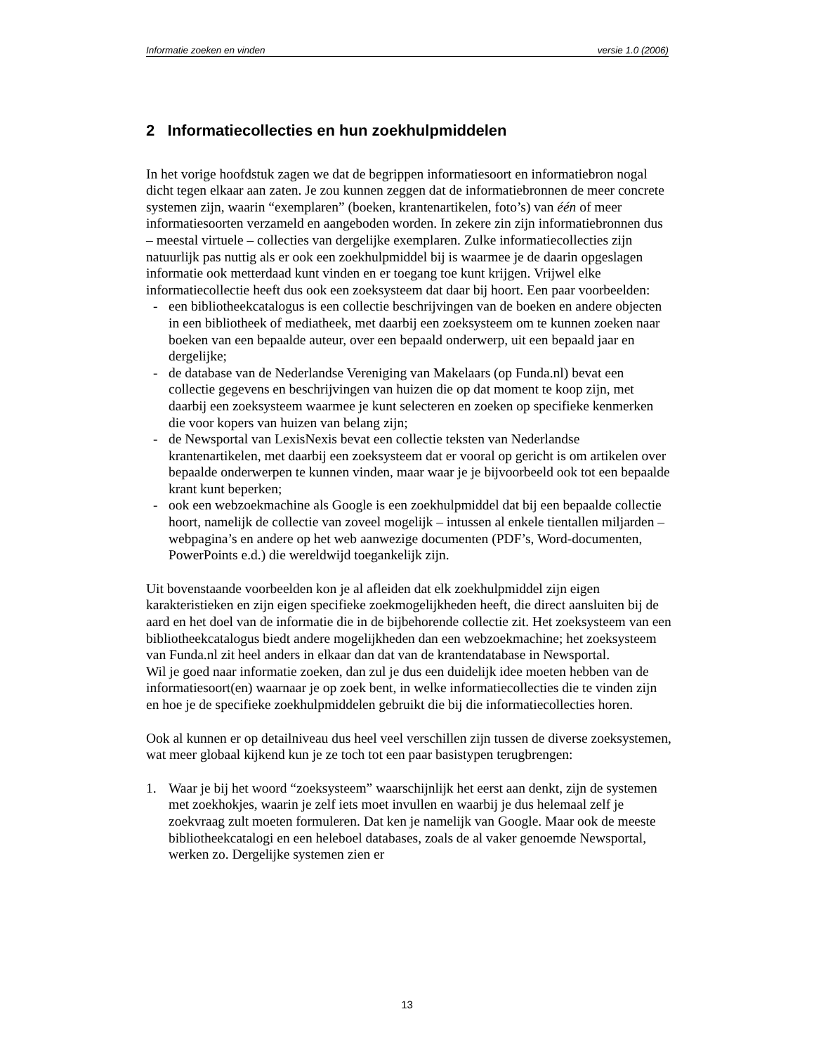Informatie zoeken en vinden versie 1.0 (2006)
2 Informatiecollecties en hun zoekhulpmiddelen
In het vorige hoofdstuk zagen we dat de begrippen informatiesoort en informatiebron nogal dicht tegen elkaar aan zaten. Je zou kunnen zeggen dat de informatiebronnen de meer concrete systemen zijn, waarin “exemplaren” (boeken, krantenartikelen, foto’s) van één of meer informatiesoorten verzameld en aangeboden worden. In zekere zin zijn informatiebronnen dus – meestal virtuele – collecties van dergelijke exemplaren. Zulke informatiecollecties zijn natuurlijk pas nuttig als er ook een zoekhulpmiddel bij is waarmee je de daarin opgeslagen informatie ook metterdaad kunt vinden en er toegang toe kunt krijgen. Vrijwel elke informatiecollectie heeft dus ook een zoeksysteem dat daar bij hoort. Een paar voorbeelden:
- een bibliotheekcatalogus is een collectie beschrijvingen van de boeken en andere objecten in een bibliotheek of mediatheek, met daarbij een zoeksysteem om te kunnen zoeken naar boeken van een bepaalde auteur, over een bepaald onderwerp, uit een bepaald jaar en dergelijke;
- de database van de Nederlandse Vereniging van Makelaars (op Funda.nl) bevat een collectie gegevens en beschrijvingen van huizen die op dat moment te koop zijn, met daarbij een zoeksysteem waarmee je kunt selecteren en zoeken op specifieke kenmerken die voor kopers van huizen van belang zijn;
- de Newsportal van LexisNexis bevat een collectie teksten van Nederlandse krantenartikelen, met daarbij een zoeksysteem dat er vooral op gericht is om artikelen over bepaalde onderwerpen te kunnen vinden, maar waar je je bijvoorbeeld ook tot een bepaalde krant kunt beperken;
- ook een webzoekmachine als Google is een zoekhulpmiddel dat bij een bepaalde collectie hoort, namelijk de collectie van zoveel mogelijk – intussen al enkele tientallen miljarden – webpagina’s en andere op het web aanwezige documenten (PDF’s, Word-documenten, PowerPoints e.d.) die wereldwijd toegankelijk zijn.
Uit bovenstaande voorbeelden kon je al afleiden dat elk zoekhulpmiddel zijn eigen karakteristieken en zijn eigen specifieke zoekmogelijkheden heeft, die direct aansluiten bij de aard en het doel van de informatie die in de bijbehorende collectie zit. Het zoeksysteem van een bibliotheekcatalogus biedt andere mogelijkheden dan een webzoekmachine; het zoeksysteem van Funda.nl zit heel anders in elkaar dan dat van de krantendatabase in Newsportal.
Wil je goed naar informatie zoeken, dan zul je dus een duidelijk idee moeten hebben van de informatiesoort(en) waarnaar je op zoek bent, in welke informatiecollecties die te vinden zijn en hoe je de specifieke zoekhulpmiddelen gebruikt die bij die informatiecollecties horen.
Ook al kunnen er op detailniveau dus heel veel verschillen zijn tussen de diverse zoeksystemen, wat meer globaal kijkend kun je ze toch tot een paar basistypen terugbrengen:
1. Waar je bij het woord “zoeksysteem” waarschijnlijk het eerst aan denkt, zijn de systemen met zoekhokjes, waarin je zelf iets moet invullen en waarbij je dus helemaal zelf je zoekvraag zult moeten formuleren. Dat ken je namelijk van Google. Maar ook de meeste bibliotheekcatalogi en een heleboel databases, zoals de al vaker genoemde Newsportal, werken zo. Dergelijke systemen zien er
13